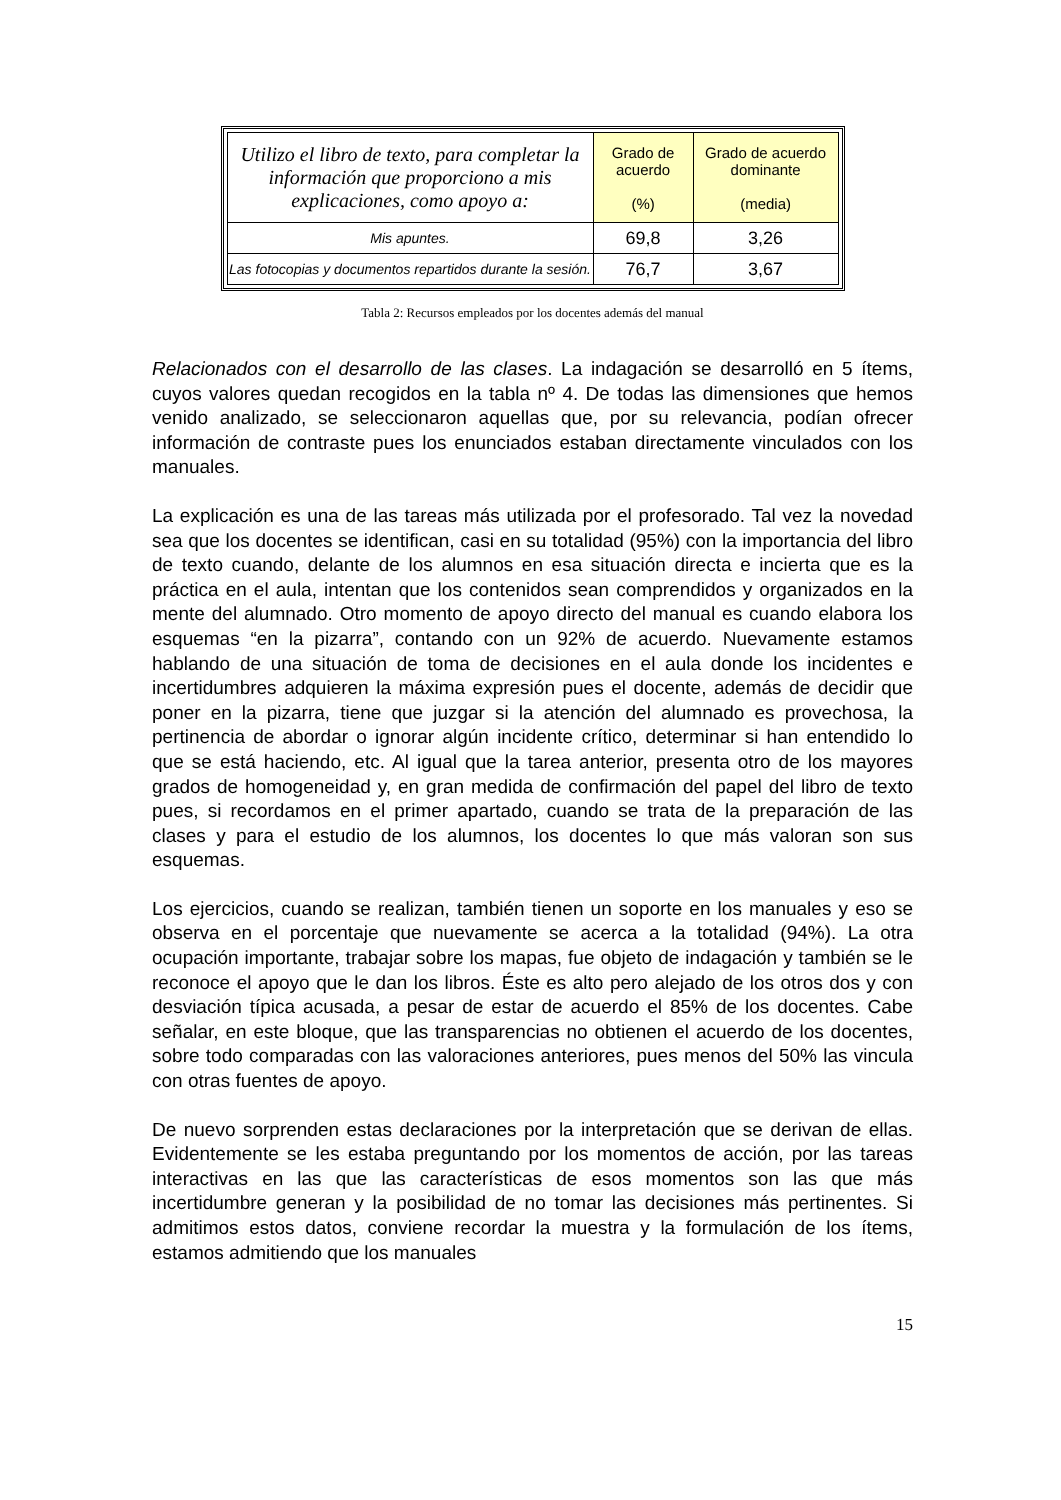| Utilizo el libro de texto, para completar la información que proporciono a mis explicaciones, como apoyo a: | Grado de acuerdo (%) | Grado de acuerdo dominante (media) |
| --- | --- | --- |
| Mis apuntes. | 69,8 | 3,26 |
| Las fotocopias y documentos repartidos durante la sesión. | 76,7 | 3,67 |
Tabla 2: Recursos empleados por los docentes además del manual
Relacionados con el desarrollo de las clases. La indagación se desarrolló en 5 ítems, cuyos valores quedan recogidos en la tabla nº 4. De todas las dimensiones que hemos venido analizado, se seleccionaron aquellas que, por su relevancia, podían ofrecer información de contraste pues los enunciados estaban directamente vinculados con los manuales.
La explicación es una de las tareas más utilizada por el profesorado. Tal vez la novedad sea que los docentes se identifican, casi en su totalidad (95%) con la importancia del libro de texto cuando, delante de los alumnos en esa situación directa e incierta que es la práctica en el aula, intentan que los contenidos sean comprendidos y organizados en la mente del alumnado. Otro momento de apoyo directo del manual es cuando elabora los esquemas “en la pizarra”, contando con un 92% de acuerdo. Nuevamente estamos hablando de una situación de toma de decisiones en el aula donde los incidentes e incertidumbres adquieren la máxima expresión pues el docente, además de decidir que poner en la pizarra, tiene que juzgar si la atención del alumnado es provechosa, la pertinencia de abordar o ignorar algún incidente crítico, determinar si han entendido lo que se está haciendo, etc. Al igual que la tarea anterior, presenta otro de los mayores grados de homogeneidad y, en gran medida de confirmación del papel del libro de texto pues, si recordamos en el primer apartado, cuando se trata de la preparación de las clases y para el estudio de los alumnos, los docentes lo que más valoran son sus esquemas.
Los ejercicios, cuando se realizan, también tienen un soporte en los manuales y eso se observa en el porcentaje que nuevamente se acerca a la totalidad (94%). La otra ocupación importante, trabajar sobre los mapas, fue objeto de indagación y también se le reconoce el apoyo que le dan los libros. Éste es alto pero alejado de los otros dos y con desviación típica acusada, a pesar de estar de acuerdo el 85% de los docentes. Cabe señalar, en este bloque, que las transparencias no obtienen el acuerdo de los docentes, sobre todo comparadas con las valoraciones anteriores, pues menos del 50% las vincula con otras fuentes de apoyo.
De nuevo sorprenden estas declaraciones por la interpretación que se derivan de ellas. Evidentemente se les estaba preguntando por los momentos de acción, por las tareas interactivas en las que las características de esos momentos son las que más incertidumbre generan y la posibilidad de no tomar las decisiones más pertinentes. Si admitimos estos datos, conviene recordar la muestra y la formulación de los ítems, estamos admitiendo que los manuales
15